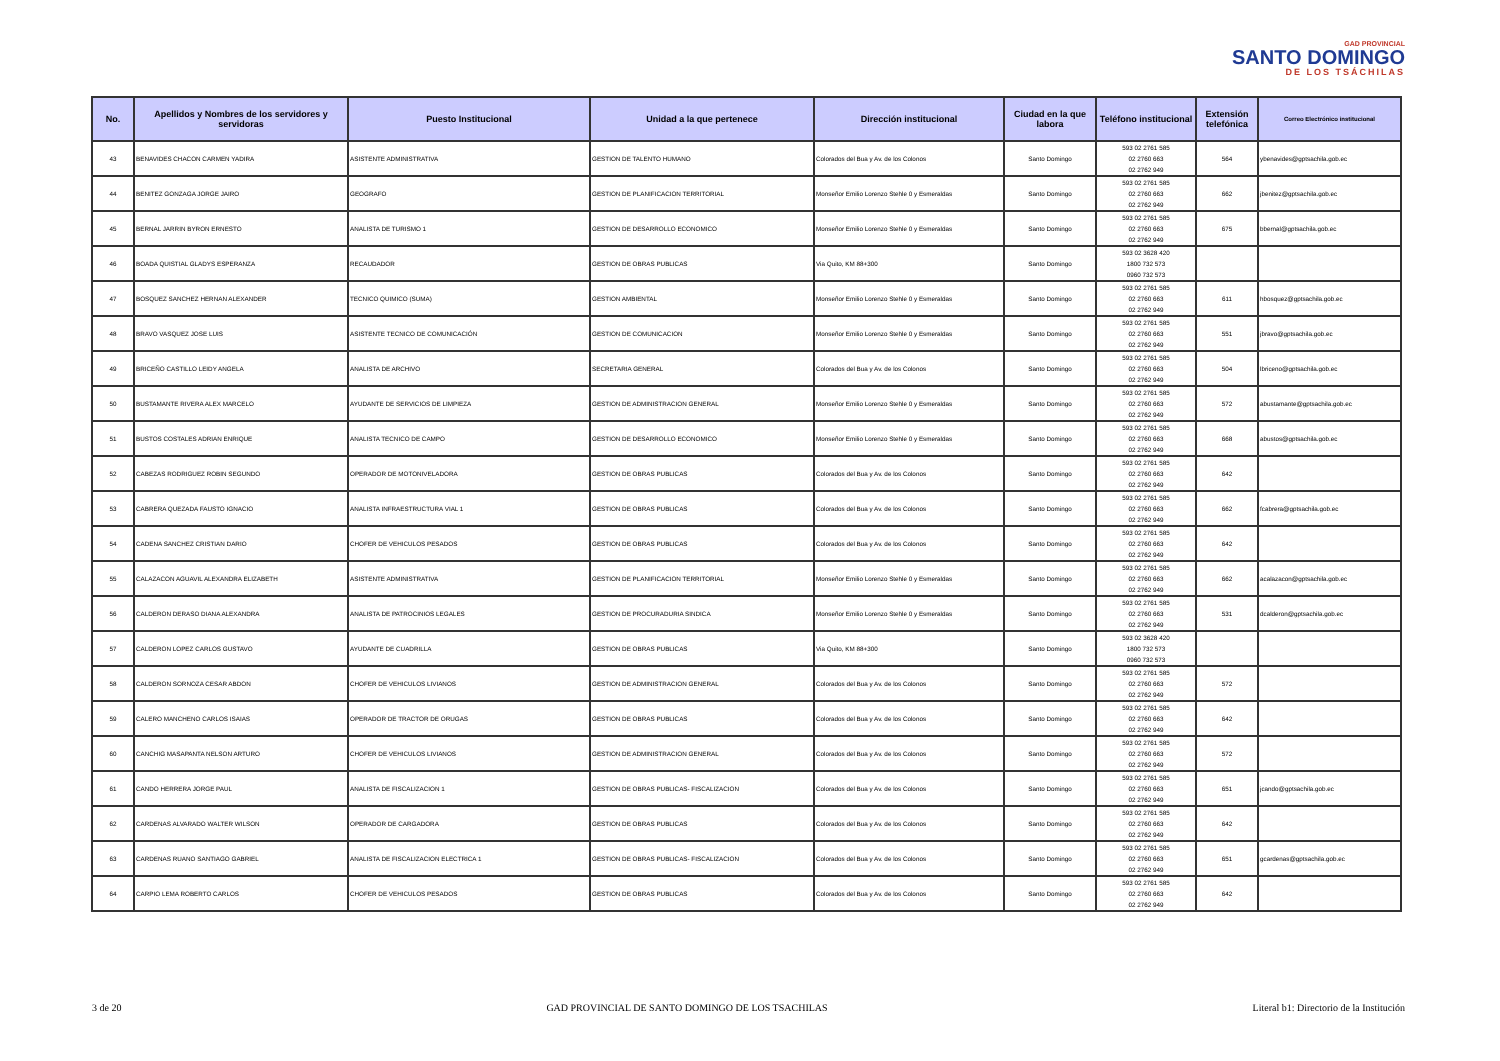GAD PROVINCIAL
SANTO DOMINGO
DE LOS TSÁCHILAS
| No. | Apellidos y Nombres de los servidores y servidoras | Puesto Institucional | Unidad a la que pertenece | Dirección institucional | Ciudad en la que labora | Teléfono institucional | Extensión telefónica | Correo Electrónico institucional |
| --- | --- | --- | --- | --- | --- | --- | --- | --- |
| 43 | BENAVIDES CHACON CARMEN YADIRA | ASISTENTE ADMINISTRATIVA | GESTION DE TALENTO HUMANO | Colorados del Bua y Av. de los Colonos | Santo Domingo | 593 02 2761 585 02 2760 663 02 2762 949 | 564 | ybenavides@gptsachila.gob.ec |
| 44 | BENITEZ GONZAGA JORGE JAIRO | GEOGRAFO | GESTION DE PLANIFICACION TERRITORIAL | Monseñor Emilio Lorenzo Stehle 0 y Esmeraldas | Santo Domingo | 593 02 2761 585 02 2760 663 02 2762 949 | 662 | jbenitez@gptsachila.gob.ec |
| 45 | BERNAL JARRIN BYRON ERNESTO | ANALISTA DE TURISMO 1 | GESTION DE DESARROLLO ECONOMICO | Monseñor Emilio Lorenzo Stehle 0 y Esmeraldas | Santo Domingo | 593 02 2761 585 02 2760 663 02 2762 949 | 675 | bbernal@gptsachila.gob.ec |
| 46 | BOADA QUISTIAL GLADYS ESPERANZA | RECAUDADOR | GESTION DE OBRAS PUBLICAS | Via Quito, KM 88+300 | Santo Domingo | 593 02 3628 420 1800 732 573 0960 732 573 | | |
| 47 | BOSQUEZ SANCHEZ HERNAN ALEXANDER | TECNICO QUIMICO (SUMA) | GESTION AMBIENTAL | Monseñor Emilio Lorenzo Stehle 0 y Esmeraldas | Santo Domingo | 593 02 2761 585 02 2760 663 02 2762 949 | 611 | hbosquez@gptsachila.gob.ec |
| 48 | BRAVO VASQUEZ JOSE LUIS | ASISTENTE TECNICO DE COMUNICACIÓN | GESTION DE COMUNICACION | Monseñor Emilio Lorenzo Stehle 0 y Esmeraldas | Santo Domingo | 593 02 2761 585 02 2760 663 02 2762 949 | 551 | jbravo@gptsachila.gob.ec |
| 49 | BRICEÑO CASTILLO LEIDY ANGELA | ANALISTA DE ARCHIVO | SECRETARIA GENERAL | Colorados del Bua y Av. de los Colonos | Santo Domingo | 593 02 2761 585 02 2760 663 02 2762 949 | 504 | lbriceno@gptsachila.gob.ec |
| 50 | BUSTAMANTE RIVERA ALEX MARCELO | AYUDANTE DE SERVICIOS DE LIMPIEZA | GESTION DE ADMINISTRACION GENERAL | Monseñor Emilio Lorenzo Stehle 0 y Esmeraldas | Santo Domingo | 593 02 2761 585 02 2760 663 02 2762 949 | 572 | abustamante@gptsachila.gob.ec |
| 51 | BUSTOS COSTALES ADRIAN ENRIQUE | ANALISTA TECNICO DE CAMPO | GESTION DE DESARROLLO ECONOMICO | Monseñor Emilio Lorenzo Stehle 0 y Esmeraldas | Santo Domingo | 593 02 2761 585 02 2760 663 02 2762 949 | 668 | abustos@gptsachila.gob.ec |
| 52 | CABEZAS RODRIGUEZ ROBIN SEGUNDO | OPERADOR DE MOTONIVELADORA | GESTION DE OBRAS PUBLICAS | Colorados del Bua y Av. de los Colonos | Santo Domingo | 593 02 2761 585 02 2760 663 02 2762 949 | 642 | |
| 53 | CABRERA QUEZADA FAUSTO IGNACIO | ANALISTA INFRAESTRUCTURA VIAL 1 | GESTION DE OBRAS PUBLICAS | Colorados del Bua y Av. de los Colonos | Santo Domingo | 593 02 2761 585 02 2760 663 02 2762 949 | 662 | fcabrera@gptsachila.gob.ec |
| 54 | CADENA SANCHEZ CRISTIAN DARIO | CHOFER DE VEHICULOS PESADOS | GESTION DE OBRAS PUBLICAS | Colorados del Bua y Av. de los Colonos | Santo Domingo | 593 02 2761 585 02 2760 663 02 2762 949 | 642 | |
| 55 | CALAZACON AGUAVIL ALEXANDRA ELIZABETH | ASISTENTE ADMINISTRATIVA | GESTION DE PLANIFICACION TERRITORIAL | Monseñor Emilio Lorenzo Stehle 0 y Esmeraldas | Santo Domingo | 593 02 2761 585 02 2760 663 02 2762 949 | 662 | acalazacon@gptsachila.gob.ec |
| 56 | CALDERON DERASO DIANA ALEXANDRA | ANALISTA DE PATROCINIOS LEGALES | GESTION DE PROCURADURIA SINDICA | Monseñor Emilio Lorenzo Stehle 0 y Esmeraldas | Santo Domingo | 593 02 2761 585 02 2760 663 02 2762 949 | 531 | dcalderon@gptsachila.gob.ec |
| 57 | CALDERON LOPEZ CARLOS GUSTAVO | AYUDANTE DE CUADRILLA | GESTION DE OBRAS PUBLICAS | Via Quito, KM 88+300 | Santo Domingo | 593 02 3628 420 1800 732 573 0960 732 573 | | |
| 58 | CALDERON SORNOZA CESAR ABDON | CHOFER DE VEHICULOS LIVIANOS | GESTION DE ADMINISTRACION GENERAL | Colorados del Bua y Av. de los Colonos | Santo Domingo | 593 02 2761 585 02 2760 663 02 2762 949 | 572 | |
| 59 | CALERO MANCHENO CARLOS ISAIAS | OPERADOR DE TRACTOR DE ORUGAS | GESTION DE OBRAS PUBLICAS | Colorados del Bua y Av. de los Colonos | Santo Domingo | 593 02 2761 585 02 2760 663 02 2762 949 | 642 | |
| 60 | CANCHIG MASAPANTA NELSON ARTURO | CHOFER DE VEHICULOS LIVIANOS | GESTION DE ADMINISTRACION GENERAL | Colorados del Bua y Av. de los Colonos | Santo Domingo | 593 02 2761 585 02 2760 663 02 2762 949 | 572 | |
| 61 | CANDO HERRERA JORGE PAUL | ANALISTA DE FISCALIZACION 1 | GESTION DE OBRAS PUBLICAS- FISCALIZACION | Colorados del Bua y Av. de los Colonos | Santo Domingo | 593 02 2761 585 02 2760 663 02 2762 949 | 651 | jcando@gptsachila.gob.ec |
| 62 | CARDENAS ALVARADO WALTER WILSON | OPERADOR DE CARGADORA | GESTION DE OBRAS PUBLICAS | Colorados del Bua y Av. de los Colonos | Santo Domingo | 593 02 2761 585 02 2760 663 02 2762 949 | 642 | |
| 63 | CARDENAS RUANO SANTIAGO GABRIEL | ANALISTA DE FISCALIZACION ELECTRICA 1 | GESTION DE OBRAS PUBLICAS- FISCALIZACION | Colorados del Bua y Av. de los Colonos | Santo Domingo | 593 02 2761 585 02 2760 663 02 2762 949 | 651 | gcardenas@gptsachila.gob.ec |
| 64 | CARPIO LEMA ROBERTO CARLOS | CHOFER DE VEHICULOS PESADOS | GESTION DE OBRAS PUBLICAS | Colorados del Bua y Av. de los Colonos | Santo Domingo | 593 02 2761 585 02 2760 663 02 2762 949 | 642 | |
3 de 20 GAD PROVINCIAL DE SANTO DOMINGO DE LOS TSACHILAS Literal b1: Directorio de la Institución